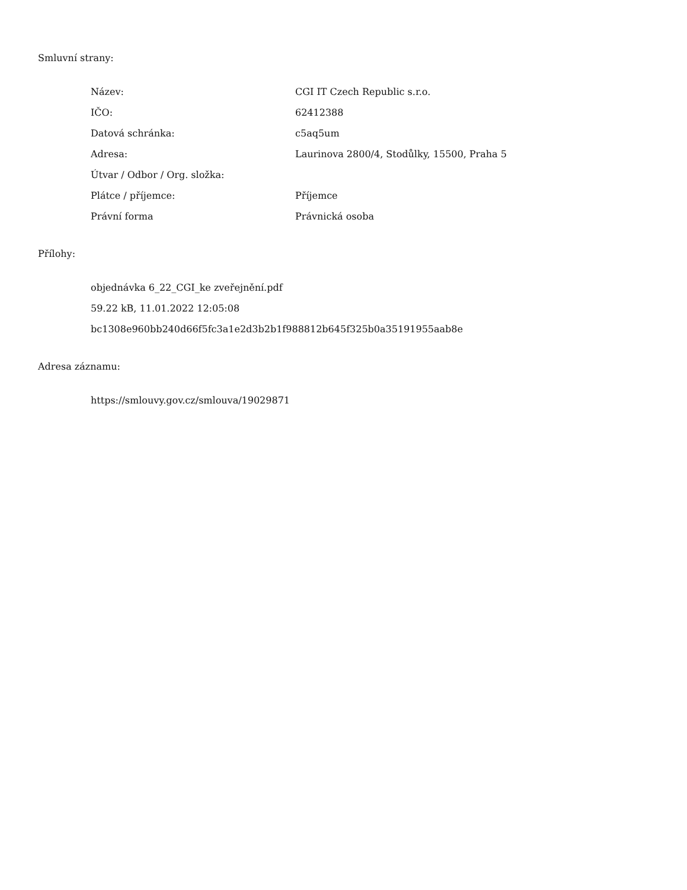Smluvní strany:
| Název: | CGI IT Czech Republic s.r.o. |
| IČO: | 62412388 |
| Datová schránka: | c5aq5um |
| Adresa: | Laurinova 2800/4, Stodůlky, 15500, Praha 5 |
| Útvar / Odbor / Org. složka: | |
| Plátce / příjemce: | Příjemce |
| Právní forma | Právnická osoba |
Přílohy:
objednávka 6_22_CGI_ke zveřejnění.pdf
59.22 kB, 11.01.2022 12:05:08
bc1308e960bb240d66f5fc3a1e2d3b2b1f988812b645f325b0a35191955aab8e
Adresa záznamu:
https://smlouvy.gov.cz/smlouva/19029871